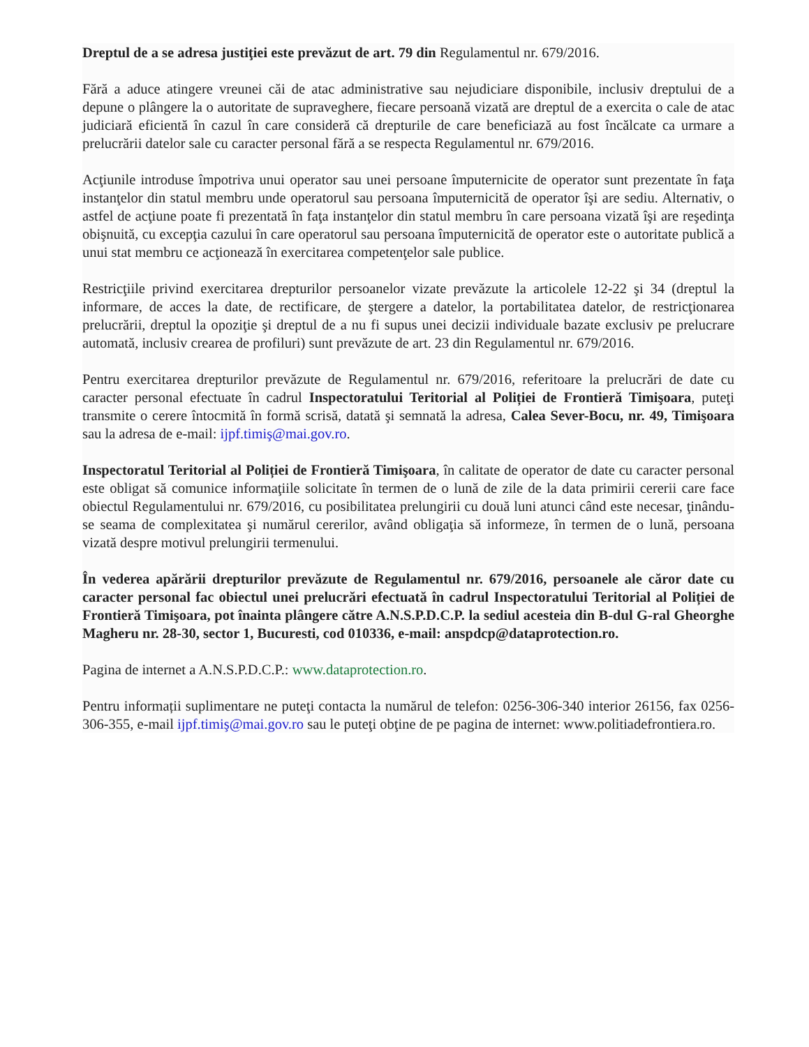Dreptul de a se adresa justiţiei este prevăzut de art. 79 din Regulamentul nr. 679/2016.
Fără a aduce atingere vreunei căi de atac administrative sau nejudiciare disponibile, inclusiv dreptului de a depune o plângere la o autoritate de supraveghere, fiecare persoană vizată are dreptul de a exercita o cale de atac judiciară eficientă în cazul în care consideră că drepturile de care beneficiază au fost încălcate ca urmare a prelucrării datelor sale cu caracter personal fără a se respecta Regulamentul nr. 679/2016.
Acţiunile introduse împotriva unui operator sau unei persoane împuternicite de operator sunt prezentate în faţa instanţelor din statul membru unde operatorul sau persoana împuternicită de operator îşi are sediu. Alternativ, o astfel de acţiune poate fi prezentată în faţa instanţelor din statul membru în care persoana vizată îşi are reşedinţa obişnuită, cu excepţia cazului în care operatorul sau persoana împuternicită de operator este o autoritate publică a unui stat membru ce acţionează în exercitarea competenţelor sale publice.
Restricţiile privind exercitarea drepturilor persoanelor vizate prevăzute la articolele 12-22 şi 34 (dreptul la informare, de acces la date, de rectificare, de ştergere a datelor, la portabilitatea datelor, de restricţionarea prelucrării, dreptul la opoziţie şi dreptul de a nu fi supus unei decizii individuale bazate exclusiv pe prelucrare automată, inclusiv crearea de profiluri) sunt prevăzute de art. 23 din Regulamentul nr. 679/2016.
Pentru exercitarea drepturilor prevăzute de Regulamentul nr. 679/2016, referitoare la prelucrări de date cu caracter personal efectuate în cadrul Inspectoratului Teritorial al Poliției de Frontieră Timişoara, puteţi transmite o cerere întocmită în formă scrisă, datată şi semnată la adresa, Calea Sever-Bocu, nr. 49, Timişoara sau la adresa de e-mail: ijpf.timiş@mai.gov.ro.
Inspectoratul Teritorial al Poliției de Frontieră Timişoara, în calitate de operator de date cu caracter personal este obligat să comunice informaţiile solicitate în termen de o lună de zile de la data primirii cererii care face obiectul Regulamentului nr. 679/2016, cu posibilitatea prelungirii cu două luni atunci când este necesar, ţinându-se seama de complexitatea şi numărul cererilor, având obligaţia să informeze, în termen de o lună, persoana vizată despre motivul prelungirii termenului.
În vederea apărării drepturilor prevăzute de Regulamentul nr. 679/2016, persoanele ale căror date cu caracter personal fac obiectul unei prelucrări efectuată în cadrul Inspectoratului Teritorial al Poliției de Frontieră Timişoara, pot înainta plângere către A.N.S.P.D.C.P. la sediul acesteia din B-dul G-ral Gheorghe Magheru nr. 28-30, sector 1, Bucuresti, cod 010336, e-mail: anspdcp@dataprotection.ro.
Pagina de internet a A.N.S.P.D.C.P.: www.dataprotection.ro.
Pentru informații suplimentare ne puteţi contacta la numărul de telefon: 0256-306-340 interior 26156, fax 0256-306-355, e-mail ijpf.timiş@mai.gov.ro sau le puteţi obţine de pe pagina de internet: www.politiadefrontiera.ro.